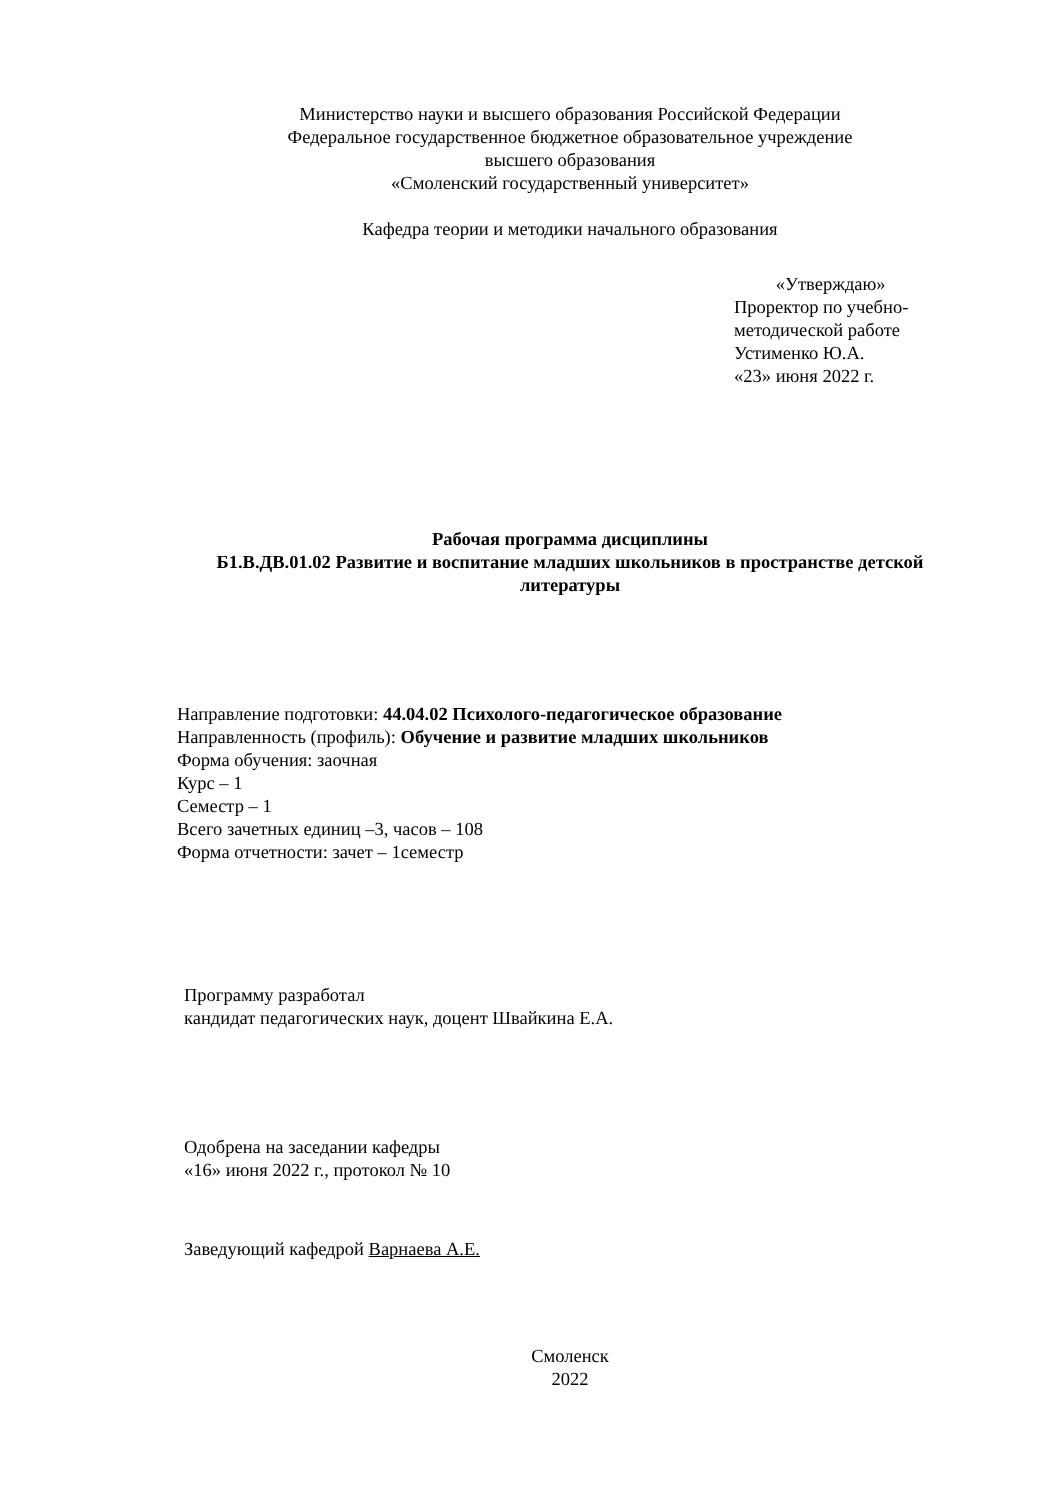Министерство науки и высшего образования Российской Федерации
Федеральное государственное бюджетное образовательное учреждение
высшего образования
«Смоленский государственный университет»
Кафедра теории и методики начального образования
«Утверждаю»
Проректор по учебно-
методической работе
Устименко Ю.А.
«23» июня 2022 г.
Рабочая программа дисциплины
Б1.В.ДВ.01.02 Развитие и воспитание младших школьников в пространстве детской литературы
Направление подготовки: 44.04.02 Психолого-педагогическое образование
Направленность (профиль): Обучение и развитие младших школьников
Форма обучения: заочная
Курс – 1
Семестр – 1
Всего зачетных единиц –3, часов – 108
Форма отчетности: зачет – 1семестр
Программу разработал
кандидат педагогических наук, доцент Швайкина Е.А.
Одобрена на заседании кафедры
«16» июня 2022 г., протокол № 10
Заведующий кафедрой Варнаева А.Е.
Смоленск
2022